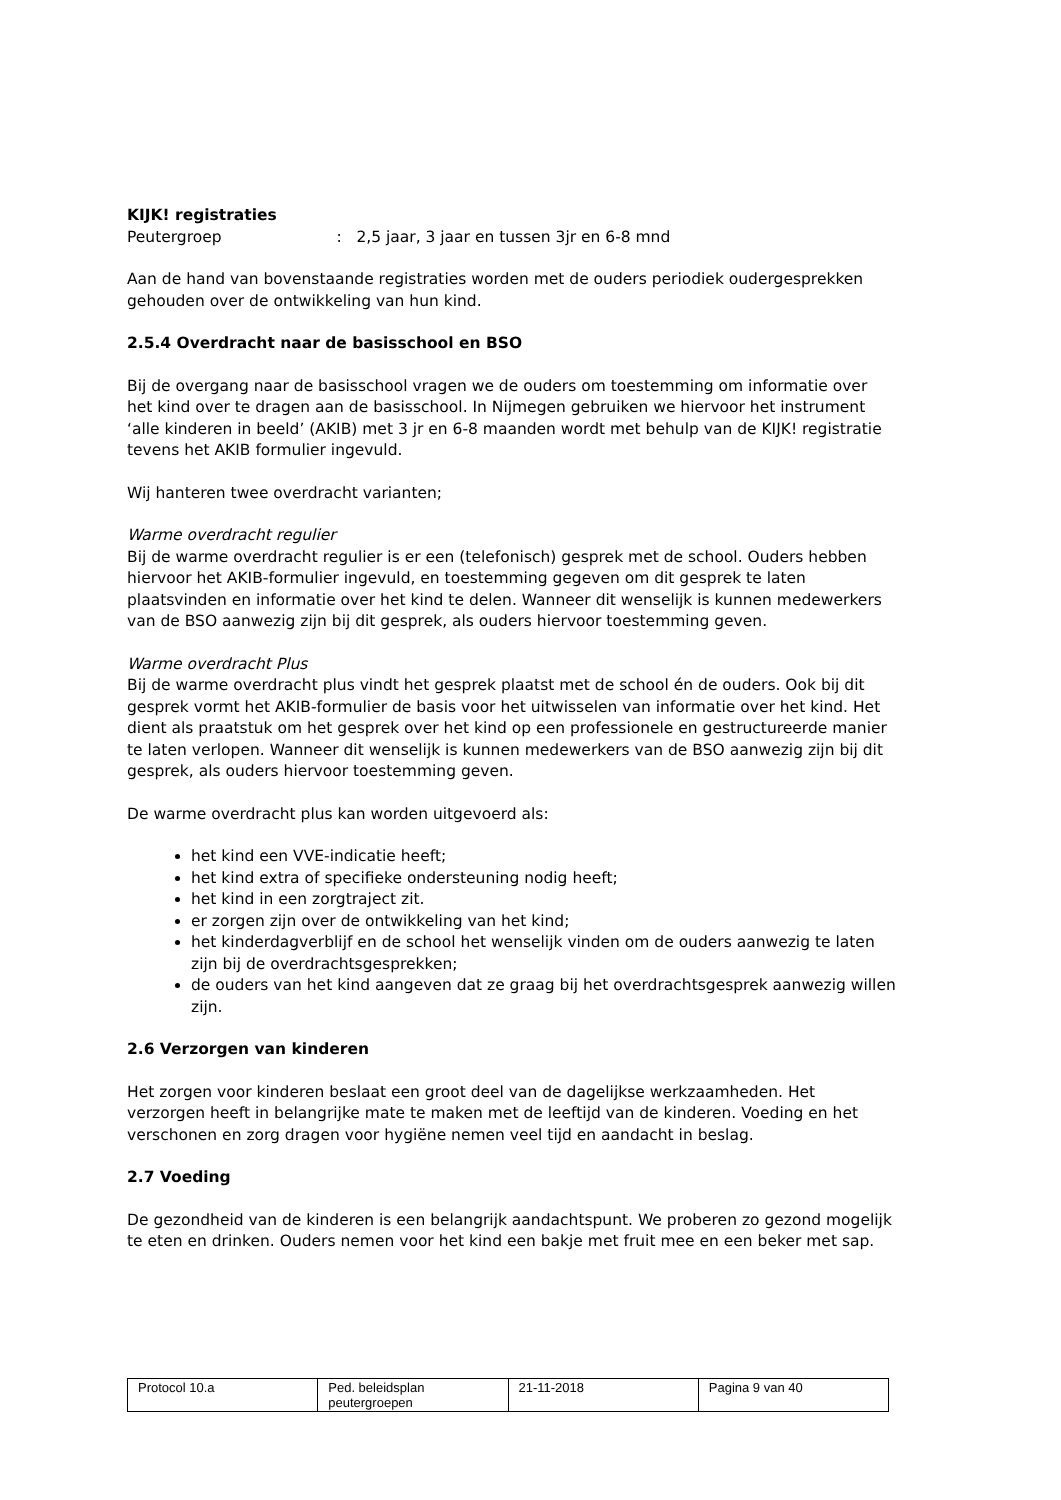KIJK! registraties
Peutergroep : 2,5 jaar, 3 jaar en tussen 3jr en 6-8 mnd
Aan de hand van bovenstaande registraties worden met de ouders periodiek oudergesprekken gehouden over de ontwikkeling van hun kind.
2.5.4 Overdracht naar de basisschool en BSO
Bij de overgang naar de basisschool vragen we de ouders om toestemming om informatie over het kind over te dragen aan de basisschool. In Nijmegen gebruiken we hiervoor het instrument ‘alle kinderen in beeld’ (AKIB) met 3 jr en 6-8 maanden wordt met behulp van de KIJK! registratie tevens het AKIB formulier ingevuld.
Wij hanteren twee overdracht varianten;
Warme overdracht regulier
Bij de warme overdracht regulier is er een (telefonisch) gesprek met de school. Ouders hebben hiervoor het AKIB-formulier ingevuld, en toestemming gegeven om dit gesprek te laten plaatsvinden en informatie over het kind te delen. Wanneer dit wenselijk is kunnen medewerkers van de BSO aanwezig zijn bij dit gesprek, als ouders hiervoor toestemming geven.
Warme overdracht Plus
Bij de warme overdracht plus vindt het gesprek plaatst met de school én de ouders. Ook bij dit gesprek vormt het AKIB-formulier de basis voor het uitwisselen van informatie over het kind. Het dient als praatstuk om het gesprek over het kind op een professionele en gestructureerde manier te laten verlopen. Wanneer dit wenselijk is kunnen medewerkers van de BSO aanwezig zijn bij dit gesprek, als ouders hiervoor toestemming geven.
De warme overdracht plus kan worden uitgevoerd als:
het kind een VVE-indicatie heeft;
het kind extra of specifieke ondersteuning nodig heeft;
het kind in een zorgtraject zit.
er zorgen zijn over de ontwikkeling van het kind;
het kinderdagverblijf en de school het wenselijk vinden om de ouders aanwezig te laten zijn bij de overdrachtsgesprekken;
de ouders van het kind aangeven dat ze graag bij het overdrachtsgesprek aanwezig willen zijn.
2.6 Verzorgen van kinderen
Het zorgen voor kinderen beslaat een groot deel van de dagelijkse werkzaamheden. Het verzorgen heeft in belangrijke mate te maken met de leeftijd van de kinderen. Voeding en het verschonen en zorg dragen voor hygiëne nemen veel tijd en aandacht in beslag.
2.7 Voeding
De gezondheid van de kinderen is een belangrijk aandachtspunt. We proberen zo gezond mogelijk te eten en drinken. Ouders nemen voor het kind een bakje met fruit mee en een beker met sap.
| Protocol 10.a | Ped. beleidsplan peutergroepen | 21-11-2018 | Pagina 9 van 40 |